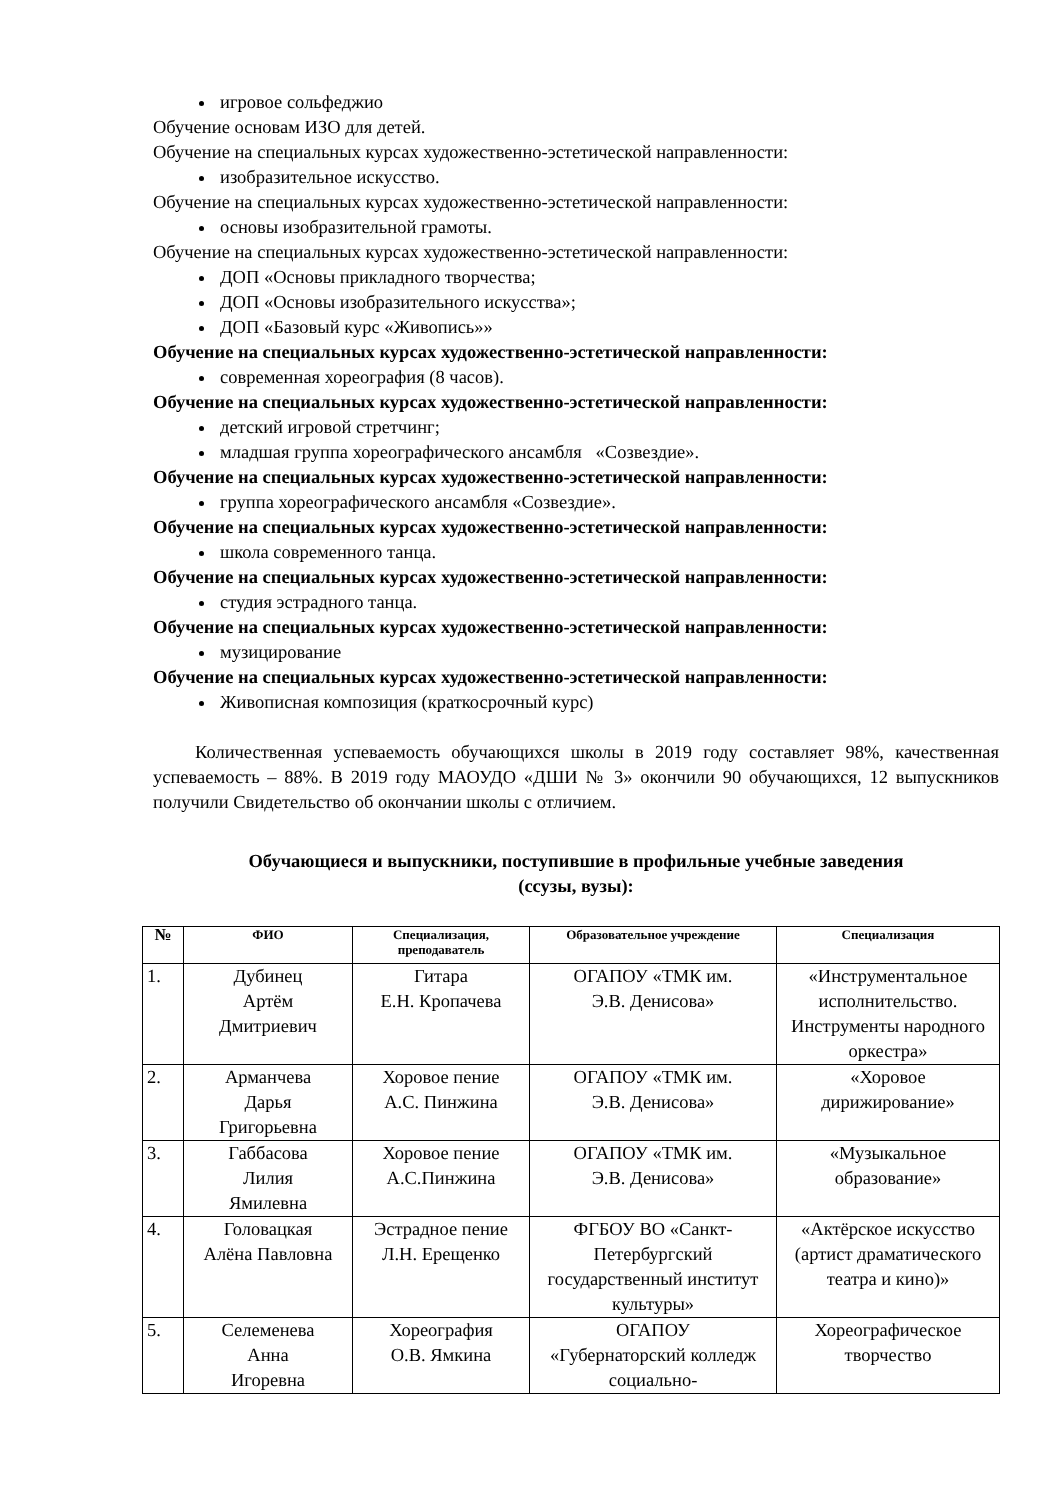игровое сольфеджио
Обучение основам ИЗО для детей.
Обучение на специальных курсах художественно-эстетической направленности:
изобразительное искусство.
Обучение на специальных курсах художественно-эстетической направленности:
основы изобразительной грамоты.
Обучение на специальных курсах художественно-эстетической направленности:
ДОП «Основы прикладного творчества;
ДОП «Основы изобразительного искусства»;
ДОП «Базовый курс «Живопись»»
Обучение на специальных курсах художественно-эстетической направленности:
современная хореография (8 часов).
Обучение на специальных курсах художественно-эстетической направленности:
детский игровой стретчинг;
младшая группа хореографического ансамбля «Созвездие».
Обучение на специальных курсах художественно-эстетической направленности:
группа хореографического ансамбля «Созвездие».
Обучение на специальных курсах художественно-эстетической направленности:
школа современного танца.
Обучение на специальных курсах художественно-эстетической направленности:
студия эстрадного танца.
Обучение на специальных курсах художественно-эстетической направленности:
музицирование
Обучение на специальных курсах художественно-эстетической направленности:
Живописная композиция (краткосрочный курс)
Количественная успеваемость обучающихся школы в 2019 году составляет 98%, качественная успеваемость – 88%. В 2019 году МАОУДО «ДШИ № 3» окончили 90 обучающихся, 12 выпускников получили Свидетельство об окончании школы с отличием.
Обучающиеся и выпускники, поступившие в профильные учебные заведения
(ссузы, вузы):
| № | ФИО | Специализация, преподаватель | Образовательное учреждение | Специализация |
| --- | --- | --- | --- | --- |
| 1. | Дубинец Артём Дмитриевич | Гитара Е.Н. Кропачева | ОГАПОУ «ТМК им. Э.В. Денисова» | «Инструментальное исполнительство. Инструменты народного оркестра» |
| 2. | Арманчева Дарья Григорьевна | Хоровое пение А.С. Пинжина | ОГАПОУ «ТМК им. Э.В. Денисова» | «Хоровое дирижирование» |
| 3. | Габбасова Лилия Ямилевна | Хоровое пение А.С.Пинжина | ОГАПОУ «ТМК им. Э.В. Денисова» | «Музыкальное образование» |
| 4. | Головацкая Алёна Павловна | Эстрадное пение Л.Н. Ерещенко | ФГБОУ ВО «Санкт-Петербургский государственный институт культуры» | «Актёрское искусство (артист драматического театра и кино)» |
| 5. | Селеменева Анна Игоревна | Хореография О.В. Ямкина | ОГАПОУ «Губернаторский колледж социально- | Хореографическое творчество |